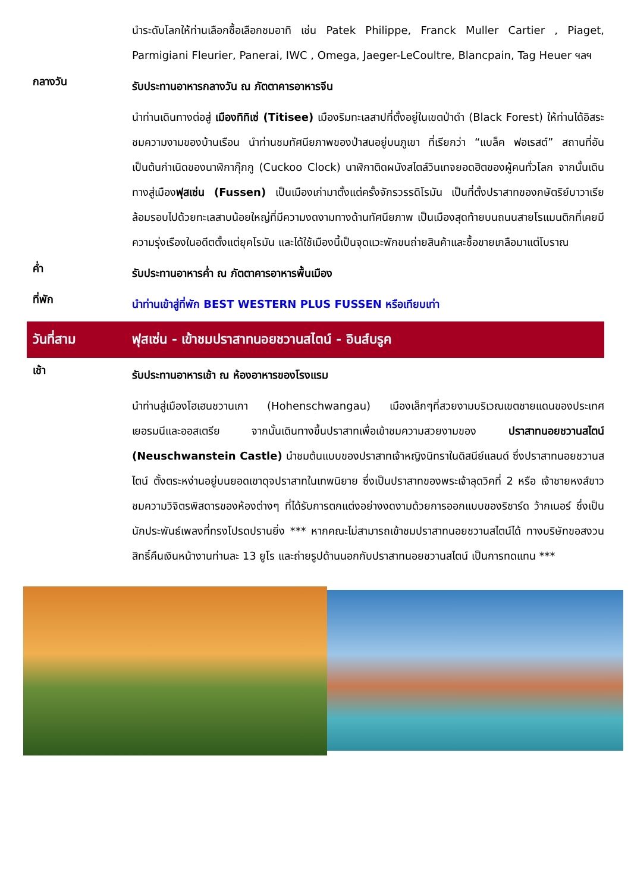นำระดับโลกให้ท่านเลือกซื้อเลือกชมอาทิ เช่น Patek Philippe, Franck Muller Cartier , Piaget, Parmigiani Fleurier, Panerai, IWC , Omega, Jaeger-LeCoultre, Blancpain, Tag Heuer ฯลฯ
กลางวัน
รับประทานอาหารกลางวัน ณ ภัตตาคารอาหารจีน
นำท่านเดินทางต่อสู่ เมืองทิทิเซ่ (Titisee) เมืองริมทะเลสาปที่ตั้งอยู่ในเขตป่าดำ (Black Forest) ให้ท่านได้อิสระชมความงามของบ้านเรือน นำท่านชมทัศนียภาพของป่าสนอยู่บนภูเขา ที่เรียกว่า “แบล็ค ฟอเรสต์” สถานที่อันเป็นต้นกำเนิดของนาฬิกากุ๊กกู (Cuckoo Clock) นาฬิกาติดผนังสไตล์วินเทจยอดฮิตของผู้คนทั่วโลก จากนั้นเดินทางสู่เมืองฟุสเซ่น (Fussen) เป็นเมืองเก่ามาตั้งแต่ครั้งจักรวรรดิโรมัน เป็นที่ตั้งปราสาทของกษัตริย์บาวาเรีย ล้อมรอบไปด้วยทะเลสาบน้อยใหญ่ที่มีความงดงามทางด้านทัศนียภาพ เป็นเมืองสุดท้ายบนถนนสายโรแมนติกที่เคยมีความรุ่งเรืองในอดีตตั้งแต่ยุคโรมัน และได้ใช้เมืองนี้เป็นจุดแวะพักขนถ่ายสินค้าและซื้อขายเกลือมาแต่โบราณ
ค่ำ
รับประทานอาหารค่ำ ณ ภัตตาคารอาหารพื้นเมือง
ที่พัก
นำท่านเข้าสู่ที่พัก BEST WESTERN PLUS FUSSEN หรือเทียบเท่า
วันที่สาม ฟุสเซ่น - เข้าชมปราสาทนอยชวานสไตน์ - อินส์บรูค
เช้า
รับประทานอาหารเช้า ณ ห้องอาหารของโรงแรม
นำท่านสู่เมืองโฮเฮนชวานเกา (Hohenschwangau) เมืองเล็กๆที่สวยงามบริเวณเขตชายแดนของประเทศเยอรมนีและออสเตรีย จากนั้นเดินทางขึ้นปราสาทเพื่อเข้าชมความสวยงามของ ปราสาทนอยชวานสไตน์ (Neuschwanstein Castle) นำชมต้นแบบของปราสาทเจ้าหญิงนิทราในดิสนีย์แลนด์ ซึ่งปราสาทนอยชวานสไตน์ ตั้งตระหง่านอยู่บนยอดเขาดุจปราสาทในเทพนิยาย ซึ่งเป็นปราสาทของพระเจ้าลุดวิคที่ 2 หรือ เจ้าชายหงส์ขาว ชมความวิจิตรพิสดารของห้องต่างๆ ที่ได้รับการตกแต่งอย่างงดงามด้วยการออกแบบของริชาร์ด ว้ากเนอร์ ซึ่งเป็นนักประพันธ์เพลงที่ทรงโปรดปรานยิ่ง *** หากคณะไม่สามารถเข้าชมปราสาทนอยชวานสไตน์ได้ ทางบริษัทขอสงวนสิทธิ์คืนเงินหน้างานท่านละ 13 ยูโร และถ่ายรูปด้านนอกกับปราสาทนอยชวานสไตน์ เป็นการทดแทน ***